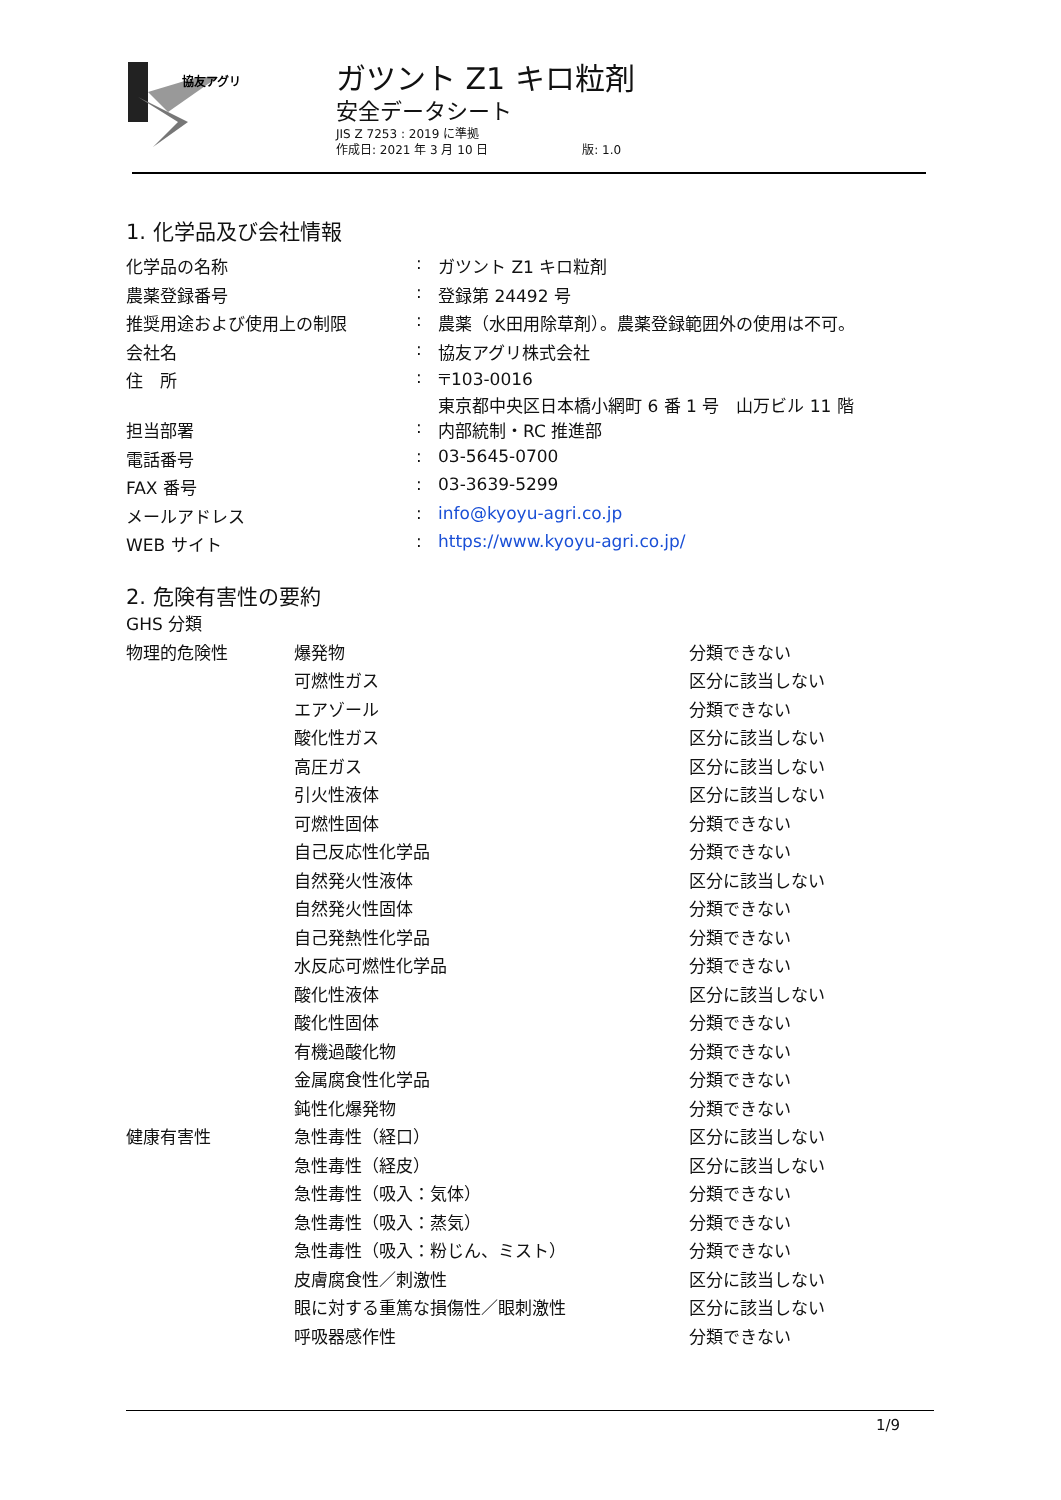協友アグリ
ガツント Z1 キロ粒剤
安全データシート
JIS Z 7253 : 2019 に準拠
作成日: 2021 年 3 月 10 日 版: 1.0
1. 化学品及び会社情報
| 化学品の名称 | : | ガツント Z1 キロ粒剤 |
| 農薬登録番号 | : | 登録第 24492 号 |
| 推奨用途および使用上の制限 | : | 農薬（水田用除草剤）。農薬登録範囲外の使用は不可。 |
| 会社名 | : | 協友アグリ株式会社 |
| 住 所 | : | 〒103-0016 東京都中央区日本橋小網町 6 番 1 号 山万ビル 11 階 |
| 担当部署 | : | 内部統制・RC 推進部 |
| 電話番号 | : | 03-5645-0700 |
| FAX 番号 | : | 03-3639-5299 |
| メールアドレス | : | info@kyoyu-agri.co.jp |
| WEB サイト | : | https://www.kyoyu-agri.co.jp/ |
2. 危険有害性の要約
GHS 分類
| 物理的危険性 | 爆発物 | 分類できない |
| | 可燃性ガス | 区分に該当しない |
| | エアゾール | 分類できない |
| | 酸化性ガス | 区分に該当しない |
| | 高圧ガス | 区分に該当しない |
| | 引火性液体 | 区分に該当しない |
| | 可燃性固体 | 分類できない |
| | 自己反応性化学品 | 分類できない |
| | 自然発火性液体 | 区分に該当しない |
| | 自然発火性固体 | 分類できない |
| | 自己発熱性化学品 | 分類できない |
| | 水反応可燃性化学品 | 分類できない |
| | 酸化性液体 | 区分に該当しない |
| | 酸化性固体 | 分類できない |
| | 有機過酸化物 | 分類できない |
| | 金属腐食性化学品 | 分類できない |
| | 鈍性化爆発物 | 分類できない |
| 健康有害性 | 急性毒性（経口） | 区分に該当しない |
| | 急性毒性（経皮） | 区分に該当しない |
| | 急性毒性（吸入：気体） | 分類できない |
| | 急性毒性（吸入：蒸気） | 分類できない |
| | 急性毒性（吸入：粉じん、ミスト） | 分類できない |
| | 皮膚腐食性／刺激性 | 区分に該当しない |
| | 眼に対する重篤な損傷性／眼刺激性 | 区分に該当しない |
| | 呼吸器感作性 | 分類できない |
1/9